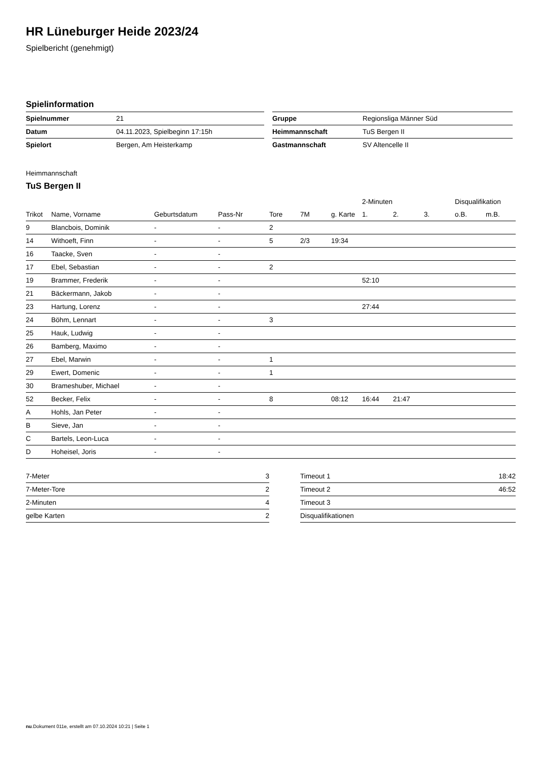HR Lüneburger Heide 2023/24
Spielbericht (genehmigt)
Spielinformation
| Spielnummer | 21 |
| Datum | 04.11.2023, Spielbeginn 17:15h |
| Spielort | Bergen, Am Heisterkamp |
| Gruppe | Regionsliga Männer Süd |
| Heimmannschaft | TuS Bergen II |
| Gastmannschaft | SV Altencelle II |
Heimmannschaft
TuS Bergen II
| | | | | | | | 2-Minuten | | | Disqualifikation | |
| --- | --- | --- | --- | --- | --- | --- | --- | --- | --- | --- | --- |
| Trikot | Name, Vorname | Geburtsdatum | Pass-Nr | Tore | 7M | g. Karte | 1. | 2. | 3. | o.B. | m.B. |
| 9 | Blancbois, Dominik | - | - | 2 | | | | | | | |
| 14 | Withoeft, Finn | - | - | 5 | 2/3 | 19:34 | | | | | |
| 16 | Taacke, Sven | - | - | | | | | | | | |
| 17 | Ebel, Sebastian | - | - | 2 | | | | | | | |
| 19 | Brammer, Frederik | - | - | | | | 52:10 | | | | |
| 21 | Bäckermann, Jakob | - | - | | | | | | | | |
| 23 | Hartung, Lorenz | - | - | | | | 27:44 | | | | |
| 24 | Böhm, Lennart | - | - | 3 | | | | | | | |
| 25 | Hauk, Ludwig | - | - | | | | | | | | |
| 26 | Bamberg, Maximo | - | - | | | | | | | | |
| 27 | Ebel, Marwin | - | - | 1 | | | | | | | |
| 29 | Ewert, Domenic | - | - | 1 | | | | | | | |
| 30 | Brameshuber, Michael | - | - | | | | | | | | |
| 52 | Becker, Felix | - | - | 8 | | 08:12 | 16:44 | 21:47 | | | |
| A | Hohls, Jan Peter | - | - | | | | | | | | |
| B | Sieve, Jan | - | - | | | | | | | | |
| C | Bartels, Leon-Luca | - | - | | | | | | | | |
| D | Hoheisel, Joris | - | - | | | | | | | | |
| 7-Meter | 3 |
| 7-Meter-Tore | 2 |
| 2-Minuten | 4 |
| gelbe Karten | 2 |
| Timeout 1 | 18:42 |
| Timeout 2 | 46:52 |
| Timeout 3 | |
| Disqualifikationen | |
nu.Dokument 011e, erstellt am 07.10.2024 10:21 | Seite 1